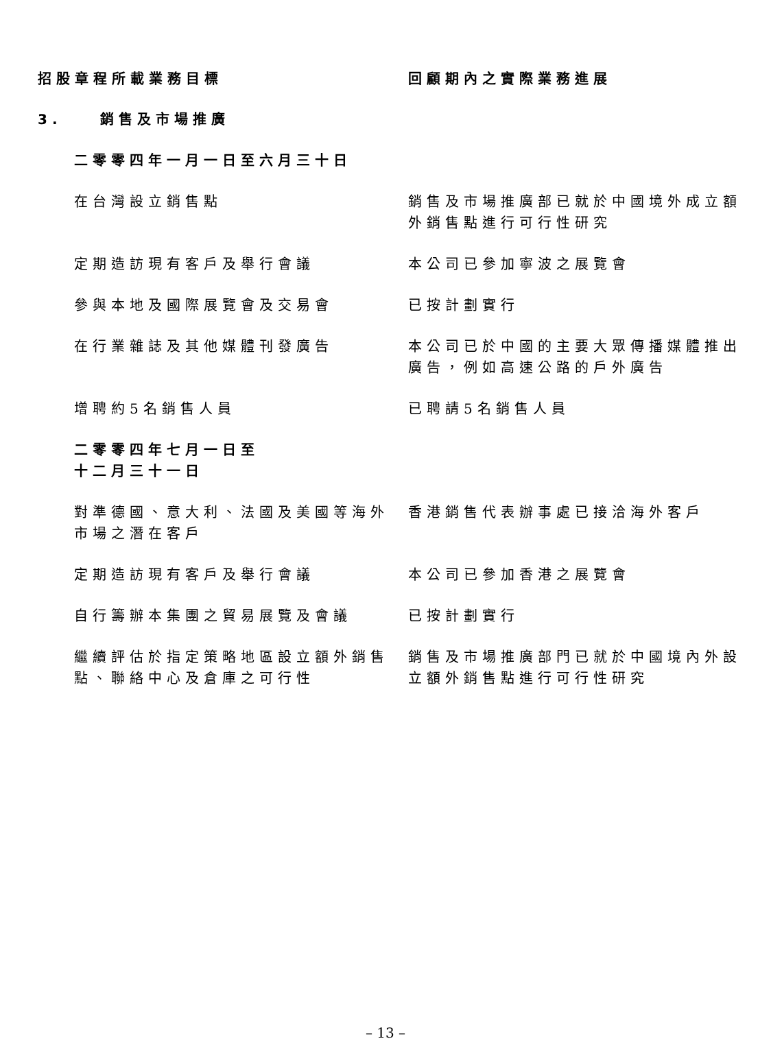| 招股章程所載業務目標 | 回顧期內之實際業務進展 |
| --- | --- |
| 3. 銷售及市場推廣 | |
| 二零零四年一月一日至六月三十日 | |
| 在台灣設立銷售點 | 銷售及市場推廣部已就於中國境外成立額外銷售點進行可行性研究 |
| 定期造訪現有客戶及舉行會議 | 本公司已參加寧波之展覽會 |
| 參與本地及國際展覽會及交易會 | 已按計劃實行 |
| 在行業雜誌及其他媒體刊發廣告 | 本公司已於中國的主要大眾傳播媒體推出廣告，例如高速公路的戶外廣告 |
| 增聘約5名銷售人員 | 已聘請5名銷售人員 |
| 二零零四年七月一日至 十二月三十一日 | |
| 對準德國、意大利、法國及美國等海外市場之潛在客戶 | 香港銷售代表辦事處已接洽海外客戶 |
| 定期造訪現有客戶及舉行會議 | 本公司已參加香港之展覽會 |
| 自行籌辦本集團之貿易展覽及會議 | 已按計劃實行 |
| 繼續評估於指定策略地區設立額外銷售點、聯絡中心及倉庫之可行性 | 銷售及市場推廣部門已就於中國境內外設立額外銷售點進行可行性研究 |
– 13 –